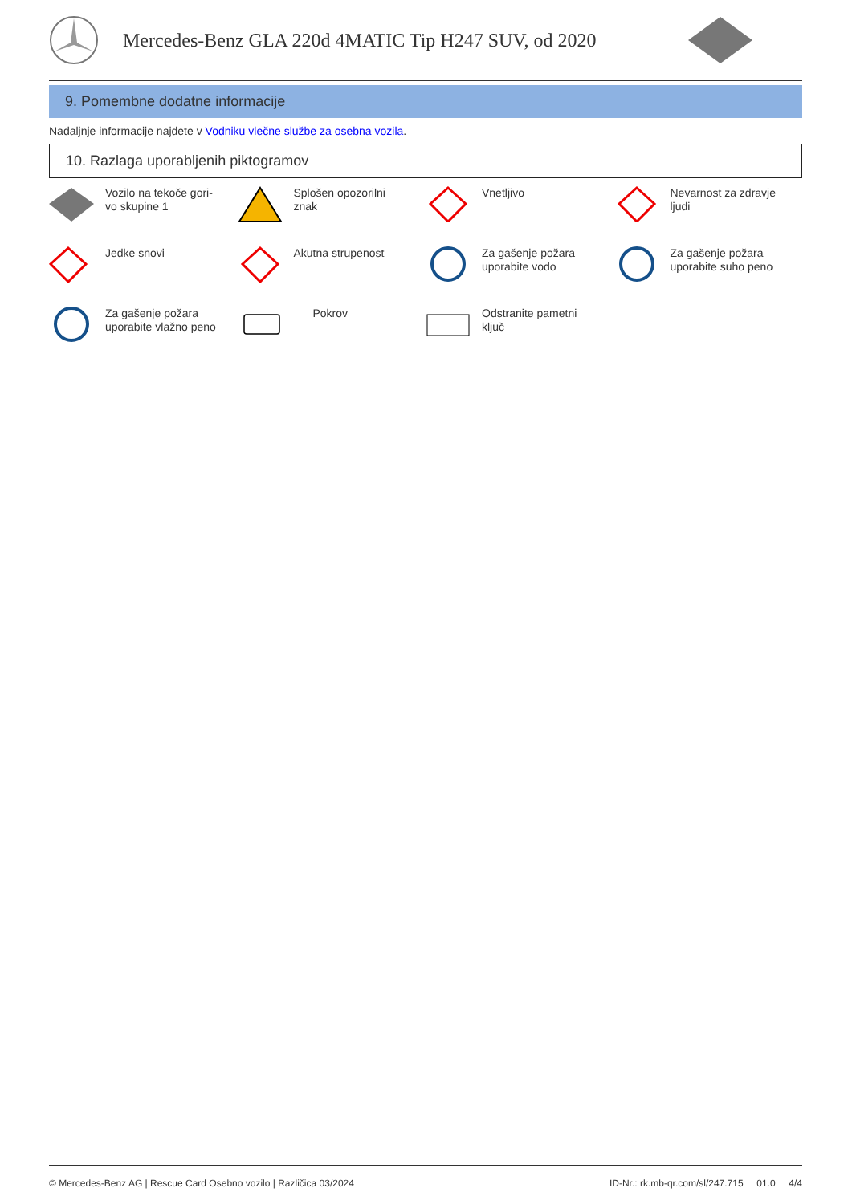Mercedes-Benz GLA 220d 4MATIC Tip H247 SUV, od 2020
9. Pomembne dodatne informacije
Nadaljnje informacije najdete v Vodniku vlečne službe za osebna vozila.
10. Razlaga uporabljenih piktogramov
Vozilo na tekoče gori-
vo skupine 1
Splošen opozorilni
znak
Vnetljivo
Nevarnost za zdravje
ljudi
Jedke snovi
Akutna strupenost
Za gašenje požara
uporabite vodo
Za gašenje požara
uporabite suho peno
Za gašenje požara
uporabite vlažno peno
Pokrov
Odstranite pametni
ključ
© Mercedes-Benz AG | Rescue Card Osebno vozilo | Različica 03/2024 ID-Nr.: rk.mb-qr.com/sl/247.715 01.0 4/4